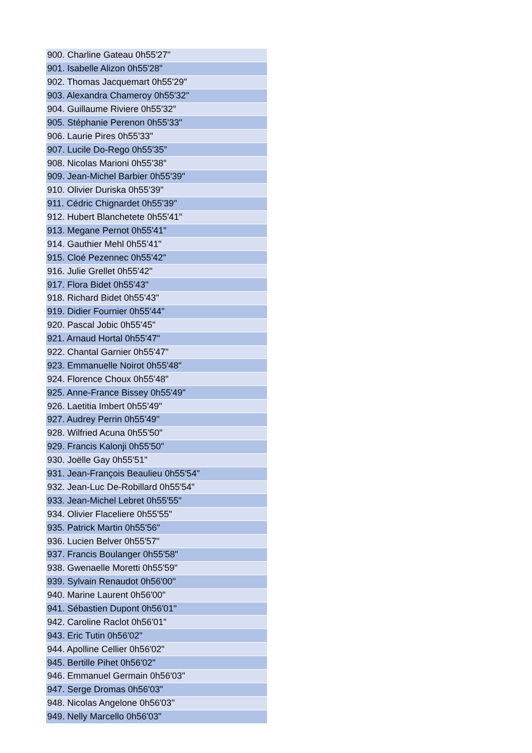| 900. Charline Gateau 0h55'27" |
| 901. Isabelle Alizon 0h55'28" |
| 902. Thomas Jacquemart 0h55'29" |
| 903. Alexandra Chameroy 0h55'32" |
| 904. Guillaume Riviere 0h55'32" |
| 905. Stéphanie Perenon 0h55'33" |
| 906. Laurie Pires 0h55'33" |
| 907. Lucile Do-Rego 0h55'35" |
| 908. Nicolas Marioni 0h55'38" |
| 909. Jean-Michel Barbier 0h55'39" |
| 910. Olivier Duriska 0h55'39" |
| 911. Cédric Chignardet 0h55'39" |
| 912. Hubert Blanchetete 0h55'41" |
| 913. Megane Pernot 0h55'41" |
| 914. Gauthier Mehl 0h55'41" |
| 915. Cloé Pezennec 0h55'42" |
| 916. Julie Grellet 0h55'42" |
| 917. Flora Bidet 0h55'43" |
| 918. Richard Bidet 0h55'43" |
| 919. Didier Fournier 0h55'44" |
| 920. Pascal Jobic 0h55'45" |
| 921. Arnaud Hortal 0h55'47" |
| 922. Chantal Garnier 0h55'47" |
| 923. Emmanuelle Noirot 0h55'48" |
| 924. Florence Choux 0h55'48" |
| 925. Anne-France Bissey 0h55'49" |
| 926. Laetitia Imbert 0h55'49" |
| 927. Audrey Perrin 0h55'49" |
| 928. Wilfried Acuna 0h55'50" |
| 929. Francis Kalonji 0h55'50" |
| 930. Joëlle Gay 0h55'51" |
| 931. Jean-François Beaulieu 0h55'54" |
| 932. Jean-Luc De-Robillard 0h55'54" |
| 933. Jean-Michel Lebret 0h55'55" |
| 934. Olivier Flaceliere 0h55'55" |
| 935. Patrick Martin 0h55'56" |
| 936. Lucien Belver 0h55'57" |
| 937. Francis Boulanger 0h55'58" |
| 938. Gwenaelle Moretti 0h55'59" |
| 939. Sylvain Renaudot 0h56'00" |
| 940. Marine Laurent 0h56'00" |
| 941. Sébastien Dupont 0h56'01" |
| 942. Caroline Raclot 0h56'01" |
| 943. Eric Tutin 0h56'02" |
| 944. Apolline Cellier 0h56'02" |
| 945. Bertille Pihet 0h56'02" |
| 946. Emmanuel Germain 0h56'03" |
| 947. Serge Dromas 0h56'03" |
| 948. Nicolas Angelone 0h56'03" |
| 949. Nelly Marcello 0h56'03" |